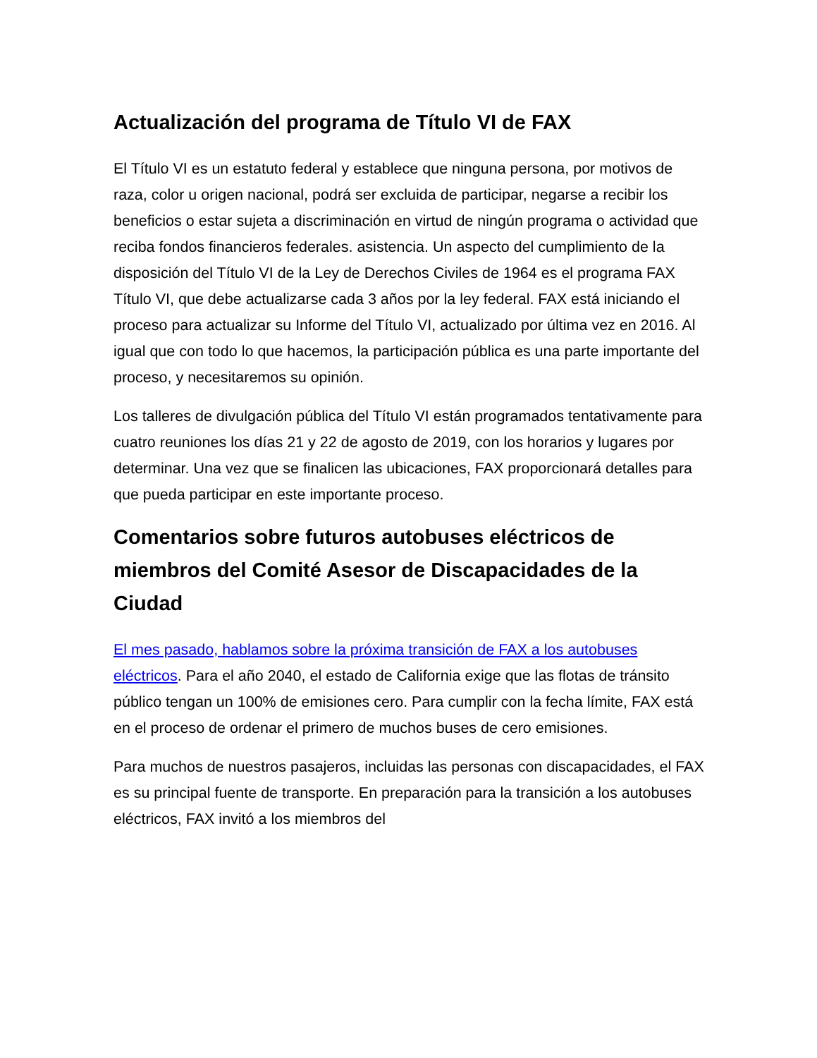Actualización del programa de Título VI de FAX
El Título VI es un estatuto federal y establece que ninguna persona, por motivos de raza, color u origen nacional, podrá ser excluida de participar, negarse a recibir los beneficios o estar sujeta a discriminación en virtud de ningún programa o actividad que reciba fondos financieros federales. asistencia. Un aspecto del cumplimiento de la disposición del Título VI de la Ley de Derechos Civiles de 1964 es el programa FAX Título VI, que debe actualizarse cada 3 años por la ley federal. FAX está iniciando el proceso para actualizar su Informe del Título VI, actualizado por última vez en 2016. Al igual que con todo lo que hacemos, la participación pública es una parte importante del proceso, y necesitaremos su opinión.
Los talleres de divulgación pública del Título VI están programados tentativamente para cuatro reuniones los días 21 y 22 de agosto de 2019, con los horarios y lugares por determinar. Una vez que se finalicen las ubicaciones, FAX proporcionará detalles para que pueda participar en este importante proceso.
Comentarios sobre futuros autobuses eléctricos de miembros del Comité Asesor de Discapacidades de la Ciudad
El mes pasado, hablamos sobre la próxima transición de FAX a los autobuses eléctricos. Para el año 2040, el estado de California exige que las flotas de tránsito público tengan un 100% de emisiones cero. Para cumplir con la fecha límite, FAX está en el proceso de ordenar el primero de muchos buses de cero emisiones.
Para muchos de nuestros pasajeros, incluidas las personas con discapacidades, el FAX es su principal fuente de transporte. En preparación para la transición a los autobuses eléctricos, FAX invitó a los miembros del